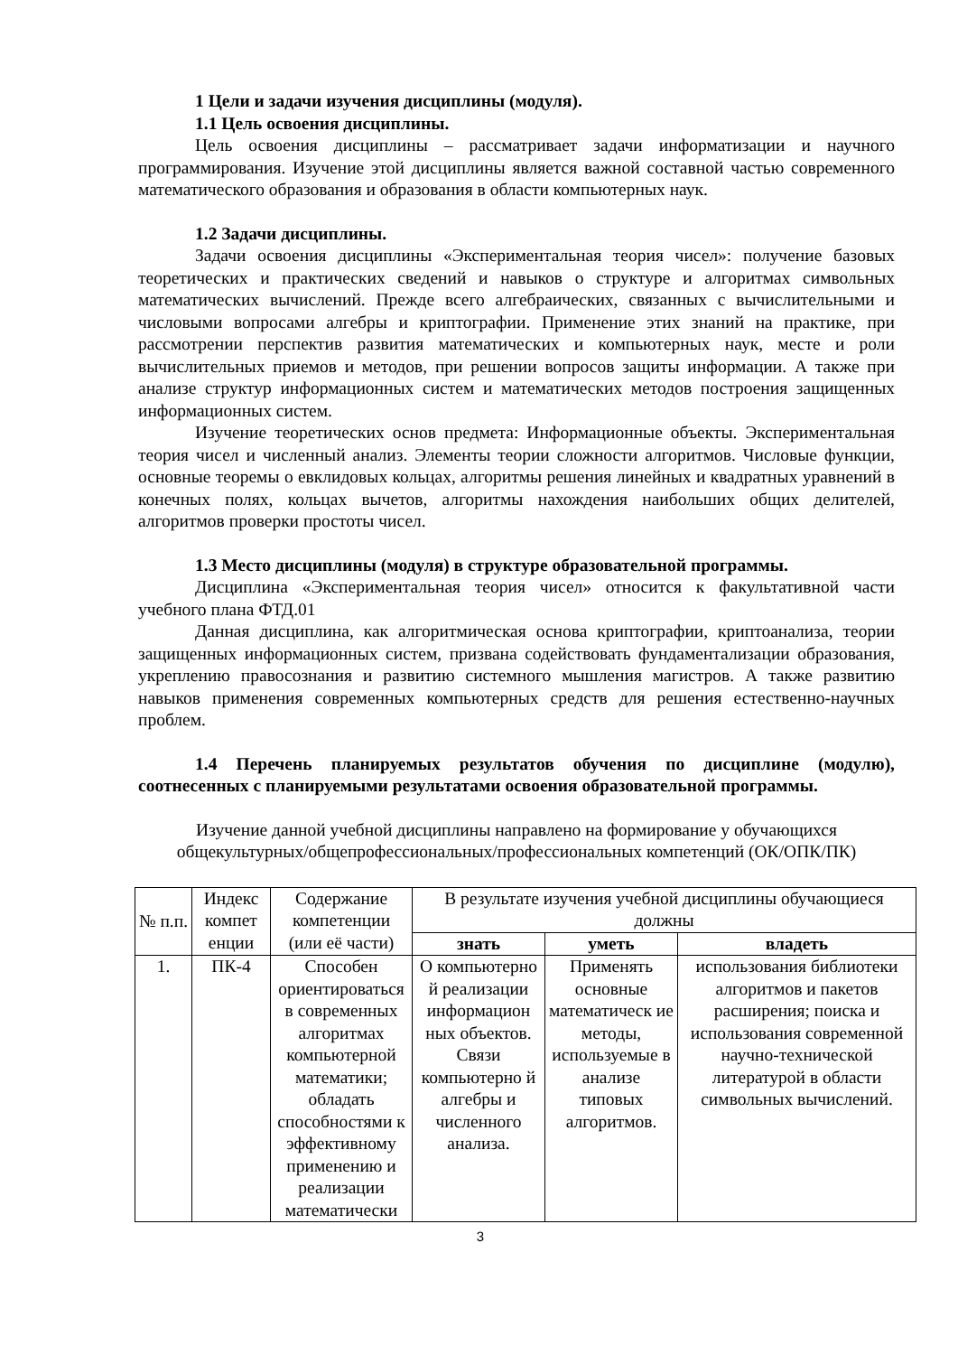1 Цели и задачи изучения дисциплины (модуля).
1.1 Цель освоения дисциплины.
Цель освоения дисциплины – рассматривает задачи информатизации и научного программирования. Изучение этой дисциплины является важной составной частью современного математического образования и образования в области компьютерных наук.
1.2 Задачи дисциплины.
Задачи освоения дисциплины «Экспериментальная теория чисел»: получение базовых теоретических и практических сведений и навыков о структуре и алгоритмах символьных математических вычислений. Прежде всего алгебраических, связанных с вычислительными и числовыми вопросами алгебры и криптографии. Применение этих знаний на практике, при рассмотрении перспектив развития математических и компьютерных наук, месте и роли вычислительных приемов и методов, при решении вопросов защиты информации. А также при анализе структур информационных систем и математических методов построения защищенных информационных систем.
Изучение теоретических основ предмета: Информационные объекты. Экспериментальная теория чисел и численный анализ. Элементы теории сложности алгоритмов. Числовые функции, основные теоремы о евклидовых кольцах, алгоритмы решения линейных и квадратных уравнений в конечных полях, кольцах вычетов, алгоритмы нахождения наибольших общих делителей, алгоритмов проверки простоты чисел.
1.3 Место дисциплины (модуля) в структуре образовательной программы.
Дисциплина «Экспериментальная теория чисел» относится к факультативной части учебного плана ФТД.01
Данная дисциплина, как алгоритмическая основа криптографии, криптоанализа, теории защищенных информационных систем, призвана содействовать фундаментализации образования, укреплению правосознания и развитию системного мышления магистров. А также развитию навыков применения современных компьютерных средств для решения естественно-научных проблем.
1.4 Перечень планируемых результатов обучения по дисциплине (модулю), соотнесенных с планируемыми результатами освоения образовательной программы.
Изучение данной учебной дисциплины направлено на формирование у обучающихся общекультурных/общепрофессиональных/профессиональных компетенций (ОК/ОПК/ПК)
| № п.п. | Индекс компет енции | Содержание компетенции (или её части) | В результате изучения учебной дисциплины обучающиеся должны | | |
| --- | --- | --- | --- | --- | --- |
| | | | знать | уметь | владеть |
| 1. | ПК-4 | Способен ориентироваться в современных алгоритмах компьютерной математики; обладать способностями к эффективному применению и реализации математически | О компьютерно й реализации информацион ных объектов. Связи компьютерно й алгебры и численного анализа. | Применять основные математическ ие методы, используемые в анализе типовых алгоритмов. | использования библиотеки алгоритмов и пакетов расширения; поиска и использования современной научно-технической литературой в области символьных вычислений. |
3